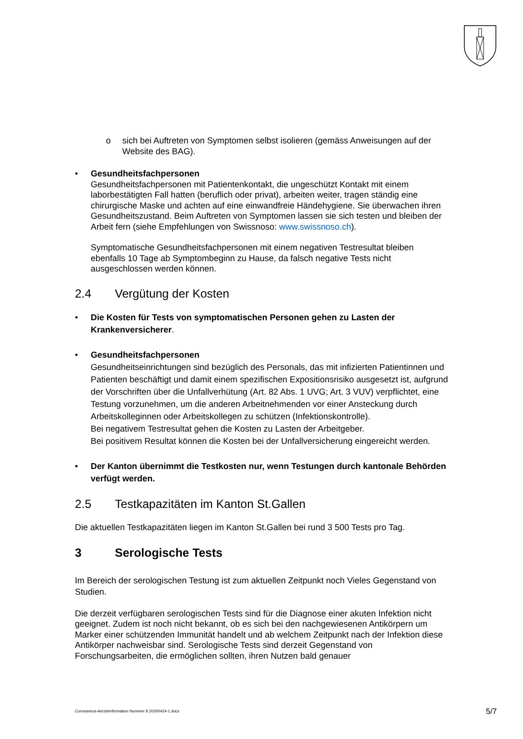o sich bei Auftreten von Symptomen selbst isolieren (gemäss Anweisungen auf der Website des BAG).
• Gesundheitsfachpersonen
Gesundheitsfachpersonen mit Patientenkontakt, die ungeschützt Kontakt mit einem laborbestätigten Fall hatten (beruflich oder privat), arbeiten weiter, tragen ständig eine chirurgische Maske und achten auf eine einwandfreie Händehygiene. Sie überwachen ihren Gesundheitszustand. Beim Auftreten von Symptomen lassen sie sich testen und bleiben der Arbeit fern (siehe Empfehlungen von Swissnoso: www.swissnoso.ch).
Symptomatische Gesundheitsfachpersonen mit einem negativen Testresultat bleiben ebenfalls 10 Tage ab Symptombeginn zu Hause, da falsch negative Tests nicht ausgeschlossen werden können.
2.4 Vergütung der Kosten
• Die Kosten für Tests von symptomatischen Personen gehen zu Lasten der Krankenversicherer.
• Gesundheitsfachpersonen
Gesundheitseinrichtungen sind bezüglich des Personals, das mit infizierten Patientinnen und Patienten beschäftigt und damit einem spezifischen Expositionsrisiko ausgesetzt ist, aufgrund der Vorschriften über die Unfallverhütung (Art. 82 Abs. 1 UVG; Art. 3 VUV) verpflichtet, eine Testung vorzunehmen, um die anderen Arbeitnehmenden vor einer Ansteckung durch Arbeitskolleginnen oder Arbeitskollegen zu schützen (Infektionskontrolle).
Bei negativem Testresultat gehen die Kosten zu Lasten der Arbeitgeber.
Bei positivem Resultat können die Kosten bei der Unfallversicherung eingereicht werden.
• Der Kanton übernimmt die Testkosten nur, wenn Testungen durch kantonale Behörden verfügt werden.
2.5 Testkapazitäten im Kanton St.Gallen
Die aktuellen Testkapazitäten liegen im Kanton St.Gallen bei rund 3 500 Tests pro Tag.
3 Serologische Tests
Im Bereich der serologischen Testung ist zum aktuellen Zeitpunkt noch Vieles Gegenstand von Studien.
Die derzeit verfügbaren serologischen Tests sind für die Diagnose einer akuten Infektion nicht geeignet. Zudem ist noch nicht bekannt, ob es sich bei den nachgewiesenen Antikörpern um Marker einer schützenden Immunität handelt und ab welchem Zeitpunkt nach der Infektion diese Antikörper nachweisbar sind. Serologische Tests sind derzeit Gegenstand von Forschungsarbeiten, die ermöglichen sollten, ihren Nutzen bald genauer
Coronavirus-Aerzteinformation Nummer 8 20200424-1.docx 5/7